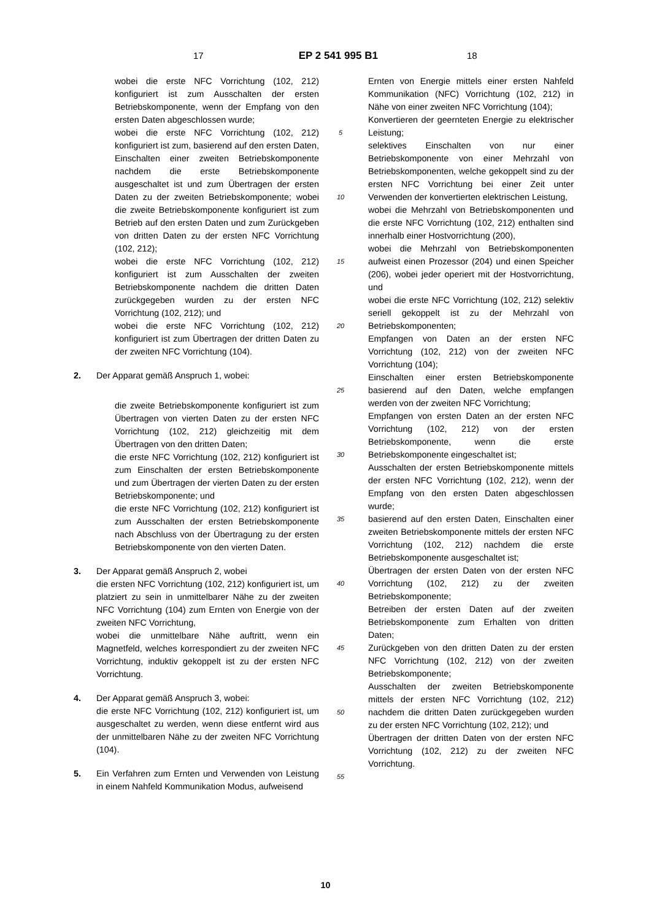17 EP 2 541 995 B1 18
wobei die erste NFC Vorrichtung (102, 212) konfiguriert ist zum Ausschalten der ersten Betriebskomponente, wenn der Empfang von den ersten Daten abgeschlossen wurde;
wobei die erste NFC Vorrichtung (102, 212) konfiguriert ist zum, basierend auf den ersten Daten, Einschalten einer zweiten Betriebskomponente nachdem die erste Betriebskomponente ausgeschaltet ist und zum Übertragen der ersten Daten zu der zweiten Betriebskomponente; wobei die zweite Betriebskomponente konfiguriert ist zum Betrieb auf den ersten Daten und zum Zurückgeben von dritten Daten zu der ersten NFC Vorrichtung (102, 212);
wobei die erste NFC Vorrichtung (102, 212) konfiguriert ist zum Ausschalten der zweiten Betriebskomponente nachdem die dritten Daten zurückgegeben wurden zu der ersten NFC Vorrichtung (102, 212); und
wobei die erste NFC Vorrichtung (102, 212) konfiguriert ist zum Übertragen der dritten Daten zu der zweiten NFC Vorrichtung (104).
2. Der Apparat gemäß Anspruch 1, wobei:
die zweite Betriebskomponente konfiguriert ist zum Übertragen von vierten Daten zu der ersten NFC Vorrichtung (102, 212) gleichzeitig mit dem Übertragen von den dritten Daten;
die erste NFC Vorrichtung (102, 212) konfiguriert ist zum Einschalten der ersten Betriebskomponente und zum Übertragen der vierten Daten zu der ersten Betriebskomponente; und
die erste NFC Vorrichtung (102, 212) konfiguriert ist zum Ausschalten der ersten Betriebskomponente nach Abschluss von der Übertragung zu der ersten Betriebskomponente von den vierten Daten.
3. Der Apparat gemäß Anspruch 2, wobei
die ersten NFC Vorrichtung (102, 212) konfiguriert ist, um platziert zu sein in unmittelbarer Nähe zu der zweiten NFC Vorrichtung (104) zum Ernten von Energie von der zweiten NFC Vorrichtung,
wobei die unmittelbare Nähe auftritt, wenn ein Magnetfeld, welches korrespondiert zu der zweiten NFC Vorrichtung, induktiv gekoppelt ist zu der ersten NFC Vorrichtung.
4. Der Apparat gemäß Anspruch 3, wobei:
die erste NFC Vorrichtung (102, 212) konfiguriert ist, um ausgeschaltet zu werden, wenn diese entfernt wird aus der unmittelbaren Nähe zu der zweiten NFC Vorrichtung (104).
5. Ein Verfahren zum Ernten und Verwenden von Leistung in einem Nahfeld Kommunikation Modus, aufweisend
5
10
15
20
25
30
35
40
45
50
55
Ernten von Energie mittels einer ersten Nahfeld Kommunikation (NFC) Vorrichtung (102, 212) in Nähe von einer zweiten NFC Vorrichtung (104);
Konvertieren der geernteten Energie zu elektrischer Leistung;
selektives Einschalten von nur einer Betriebskomponente von einer Mehrzahl von Betriebskomponenten, welche gekoppelt sind zu der ersten NFC Vorrichtung bei einer Zeit unter Verwenden der konvertierten elektrischen Leistung,
wobei die Mehrzahl von Betriebskomponenten und die erste NFC Vorrichtung (102, 212) enthalten sind innerhalb einer Hostvorrichtung (200),
wobei die Mehrzahl von Betriebskomponenten aufweist einen Prozessor (204) und einen Speicher (206), wobei jeder operiert mit der Hostvorrichtung, und
wobei die erste NFC Vorrichtung (102, 212) selektiv seriell gekoppelt ist zu der Mehrzahl von Betriebskomponenten;
Empfangen von Daten an der ersten NFC Vorrichtung (102, 212) von der zweiten NFC Vorrichtung (104);
Einschalten einer ersten Betriebskomponente basierend auf den Daten, welche empfangen werden von der zweiten NFC Vorrichtung;
Empfangen von ersten Daten an der ersten NFC Vorrichtung (102, 212) von der ersten Betriebskomponente, wenn die erste Betriebskomponente eingeschaltet ist;
Ausschalten der ersten Betriebskomponente mittels der ersten NFC Vorrichtung (102, 212), wenn der Empfang von den ersten Daten abgeschlossen wurde;
basierend auf den ersten Daten, Einschalten einer zweiten Betriebskomponente mittels der ersten NFC Vorrichtung (102, 212) nachdem die erste Betriebskomponente ausgeschaltet ist;
Übertragen der ersten Daten von der ersten NFC Vorrichtung (102, 212) zu der zweiten Betriebskomponente;
Betreiben der ersten Daten auf der zweiten Betriebskomponente zum Erhalten von dritten Daten;
Zurückgeben von den dritten Daten zu der ersten NFC Vorrichtung (102, 212) von der zweiten Betriebskomponente;
Ausschalten der zweiten Betriebskomponente mittels der ersten NFC Vorrichtung (102, 212) nachdem die dritten Daten zurückgegeben wurden zu der ersten NFC Vorrichtung (102, 212); und
Übertragen der dritten Daten von der ersten NFC Vorrichtung (102, 212) zu der zweiten NFC Vorrichtung.
10